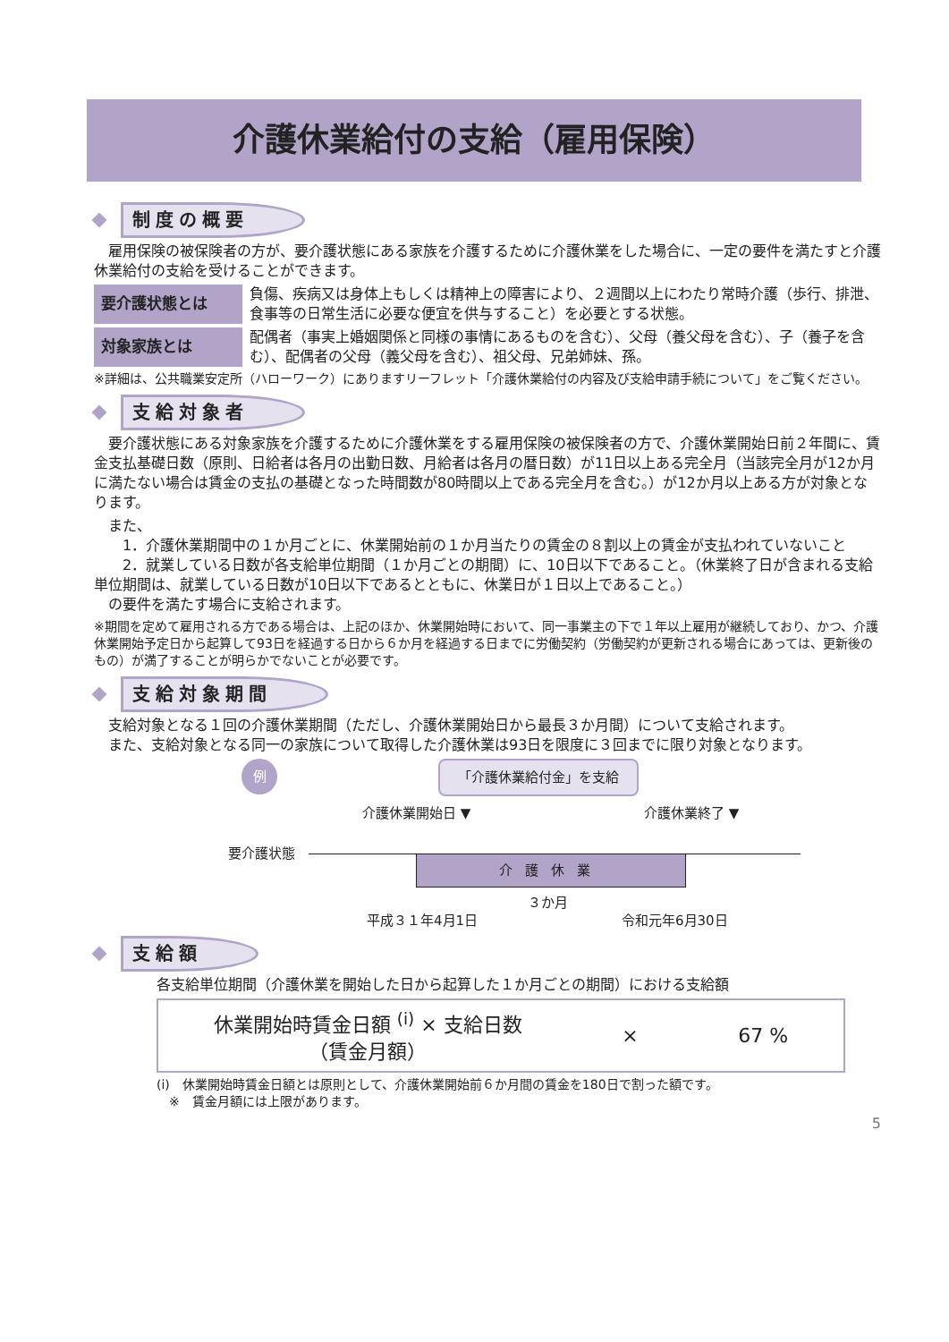介護休業給付の支給（雇用保険）
制度の概要
　雇用保険の被保険者の方が、要介護状態にある家族を介護するために介護休業をした場合に、一定の要件を満たすと介護休業給付の支給を受けることができます。
要介護状態とは
負傷、疾病又は身体上もしくは精神上の障害により、２週間以上にわたり常時介護（歩行、排泄、食事等の日常生活に必要な便宜を供与すること）を必要とする状態。
対象家族とは
配偶者（事実上婚姻関係と同様の事情にあるものを含む）、父母（養父母を含む）、子（養子を含む）、配偶者の父母（義父母を含む）、祖父母、兄弟姉妹、孫。
※詳細は、公共職業安定所（ハローワーク）にありますリーフレット「介護休業給付の内容及び支給申請手続について」をご覧ください。
支給対象者
　要介護状態にある対象家族を介護するために介護休業をする雇用保険の被保険者の方で、介護休業開始日前２年間に、賃金支払基礎日数（原則、日給者は各月の出勤日数、月給者は各月の暦日数）が11日以上ある完全月（当該完全月が12か月に満たない場合は賃金の支払の基礎となった時間数が80時間以上である完全月を含む。）が12か月以上ある方が対象となります。
　また、
　　1．介護休業期間中の１か月ごとに、休業開始前の１か月当たりの賃金の８割以上の賃金が支払われていないこと
　　2．就業している日数が各支給単位期間（１か月ごとの期間）に、10日以下であること。（休業終了日が含まれる支給単位期間は、就業している日数が10日以下であるとともに、休業日が１日以上であること。）
　の要件を満たす場合に支給されます。
※期間を定めて雇用される方である場合は、上記のほか、休業開始時において、同一事業主の下で１年以上雇用が継続しており、かつ、介護休業開始予定日から起算して93日を経過する日から６か月を経過する日までに労働契約（労働契約が更新される場合にあっては、更新後のもの）が満了することが明らかでないことが必要です。
支給対象期間
　支給対象となる１回の介護休業期間（ただし、介護休業開始日から最長３か月間）について支給されます。
　また、支給対象となる同一の家族について取得した介護休業は93日を限度に３回までに限り対象となります。
例 「介護休業給付金」を支給
介護休業開始日 ▼ 介護休業終了 ▼
要介護状態
介護休業
３か月
平成３１年4月1日 令和元年6月30日
支給額
各支給単位期間（介護休業を開始した日から起算した１か月ごとの期間）における支給額
休業開始時賃金日額 <sup>(i)</sup> × 支給日数
（賃金月額）
× 67 %
(i)　休業開始時賃金日額とは原則として、介護休業開始前６か月間の賃金を180日で割った額です。
　※　賃金月額には上限があります。
5